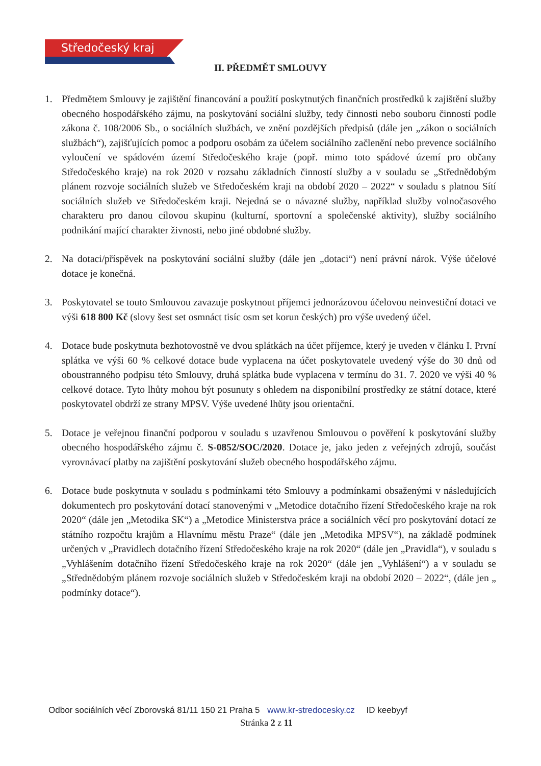Středočeský kraj
II. PŘEDMĚT SMLOUVY
1. Předmětem Smlouvy je zajištění financování a použití poskytnutých finančních prostředků k zajištění služby obecného hospodářského zájmu, na poskytování sociální služby, tedy činnosti nebo souboru činností podle zákona č. 108/2006 Sb., o sociálních službách, ve znění pozdějších předpisů (dále jen „zákon o sociálních službách“), zajišťujících pomoc a podporu osobám za účelem sociálního začlenění nebo prevence sociálního vyloučení ve spádovém území Středočeského kraje (popř. mimo toto spádové území pro občany Středočeského kraje) na rok 2020 v rozsahu základních činností služby a v souladu se „Střednědobým plánem rozvoje sociálních služeb ve Středočeském kraji na období 2020 – 2022“ v souladu s platnou Sítí sociálních služeb ve Středočeském kraji. Nejedná se o návazné služby, například služby volnočasového charakteru pro danou cílovou skupinu (kulturní, sportovní a společenské aktivity), služby sociálního podnikání mající charakter živnosti, nebo jiné obdobné služby.
2. Na dotaci/příspěvek na poskytování sociální služby (dále jen „dotaci“) není právní nárok. Výše účelové dotace je konečná.
3. Poskytovatel se touto Smlouvou zavazuje poskytnout příjemci jednorázovou účelovou neinvestiční dotaci ve výši 618 800 Kč (slovy šest set osmnáct tisíc osm set korun českých) pro výše uvedený účel.
4. Dotace bude poskytnuta bezhotovostně ve dvou splátkách na účet příjemce, který je uveden v článku I. První splátka ve výši 60 % celkové dotace bude vyplacena na účet poskytovatele uvedený výše do 30 dnů od oboustranného podpisu této Smlouvy, druhá splátka bude vyplacena v termínu do 31. 7. 2020 ve výši 40 % celkové dotace. Tyto lhůty mohou být posunuty s ohledem na disponibilní prostředky ze státní dotace, které poskytovatel obdrží ze strany MPSV. Výše uvedené lhůty jsou orientační.
5. Dotace je veřejnou finanční podporou v souladu s uzavřenou Smlouvou o pověření k poskytování služby obecného hospodářského zájmu č. S-0852/SOC/2020. Dotace je, jako jeden z veřejných zdrojů, součást vyrovnávací platby na zajištění poskytování služeb obecného hospodářského zájmu.
6. Dotace bude poskytnuta v souladu s podmínkami této Smlouvy a podmínkami obsaženými v následujících dokumentech pro poskytování dotací stanovenými v „Metodice dotačního řízení Středočeského kraje na rok 2020“ (dále jen „Metodika SK“) a „Metodice Ministerstva práce a sociálních věcí pro poskytování dotací ze státního rozpočtu krajům a Hlavnímu městu Praze“ (dále jen „Metodika MPSV“), na základě podmínek určených v „Pravidlech dotačního řízení Středočeského kraje na rok 2020“ (dále jen „Pravidla“), v souladu s „Vyhlášením dotačního řízení Středočeského kraje na rok 2020“ (dále jen „Vyhlášení“) a v souladu se „Střednědobým plánem rozvoje sociálních služeb v Středočeském kraji na období 2020 – 2022“, (dále jen „ podmínky dotace“).
Odbor sociálních věcí Zborovská 81/11 150 21 Praha 5 www.kr-stredocesky.cz ID keebyyf
Stránka 2 z 11